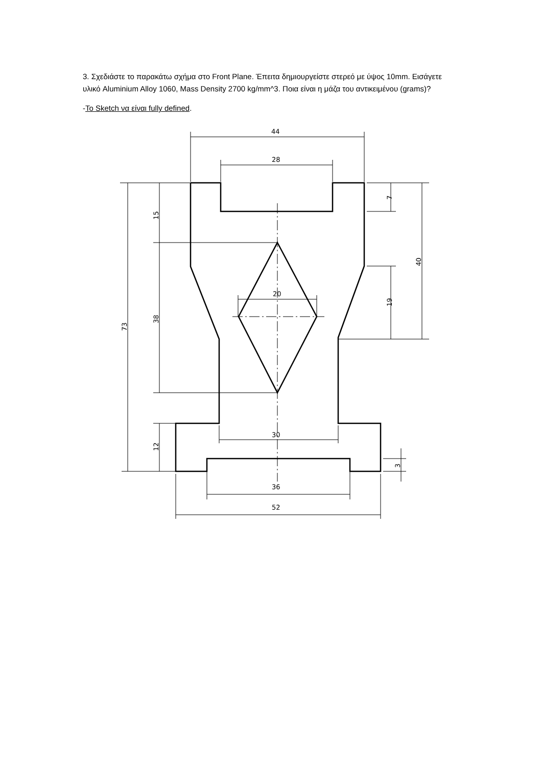3. Σχεδιάστε το παρακάτω σχήμα στο Front Plane. Έπειτα δημιουργείστε στερεό με ύψος 10mm. Εισάγετε υλικό Aluminium Alloy 1060, Mass Density 2700 kg/mm^3. Ποια είναι η μάζα του αντικειμένου (grams)?
-To Sketch να είναι fully defined.
44
28
20
30
36
52
73
15
38
12
7
40
19
3